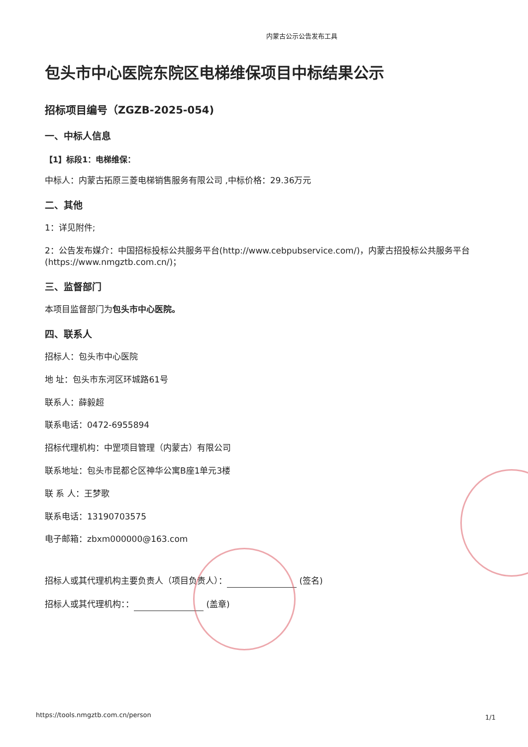内蒙古公示公告发布工具
包头市中心医院东院区电梯维保项目中标结果公示
招标项目编号（ZGZB-2025-054)
一、中标人信息
【1】标段1：电梯维保：
中标人：内蒙古拓原三菱电梯销售服务有限公司 ,中标价格：29.36万元
二、其他
1：详见附件;
2：公告发布媒介：中国招标投标公共服务平台(http://www.cebpubservice.com/)，内蒙古招投标公共服务平台(https://www.nmgztb.com.cn/)；
三、监督部门
本项目监督部门为包头市中心医院。
四、联系人
招标人：包头市中心医院
地 址：包头市东河区环城路61号
联系人：薛毅超
联系电话：0472-6955894
招标代理机构：中罡项目管理（内蒙古）有限公司
联系地址：包头市昆都仑区神华公寓B座1单元3楼
联 系 人：王梦歌
联系电话：13190703575
电子邮箱：zbxm000000@163.com
招标人或其代理机构主要负责人（项目负责人）： (签名)
招标人或其代理机构：： (盖章)
https://tools.nmgztb.com.cn/person
1/1